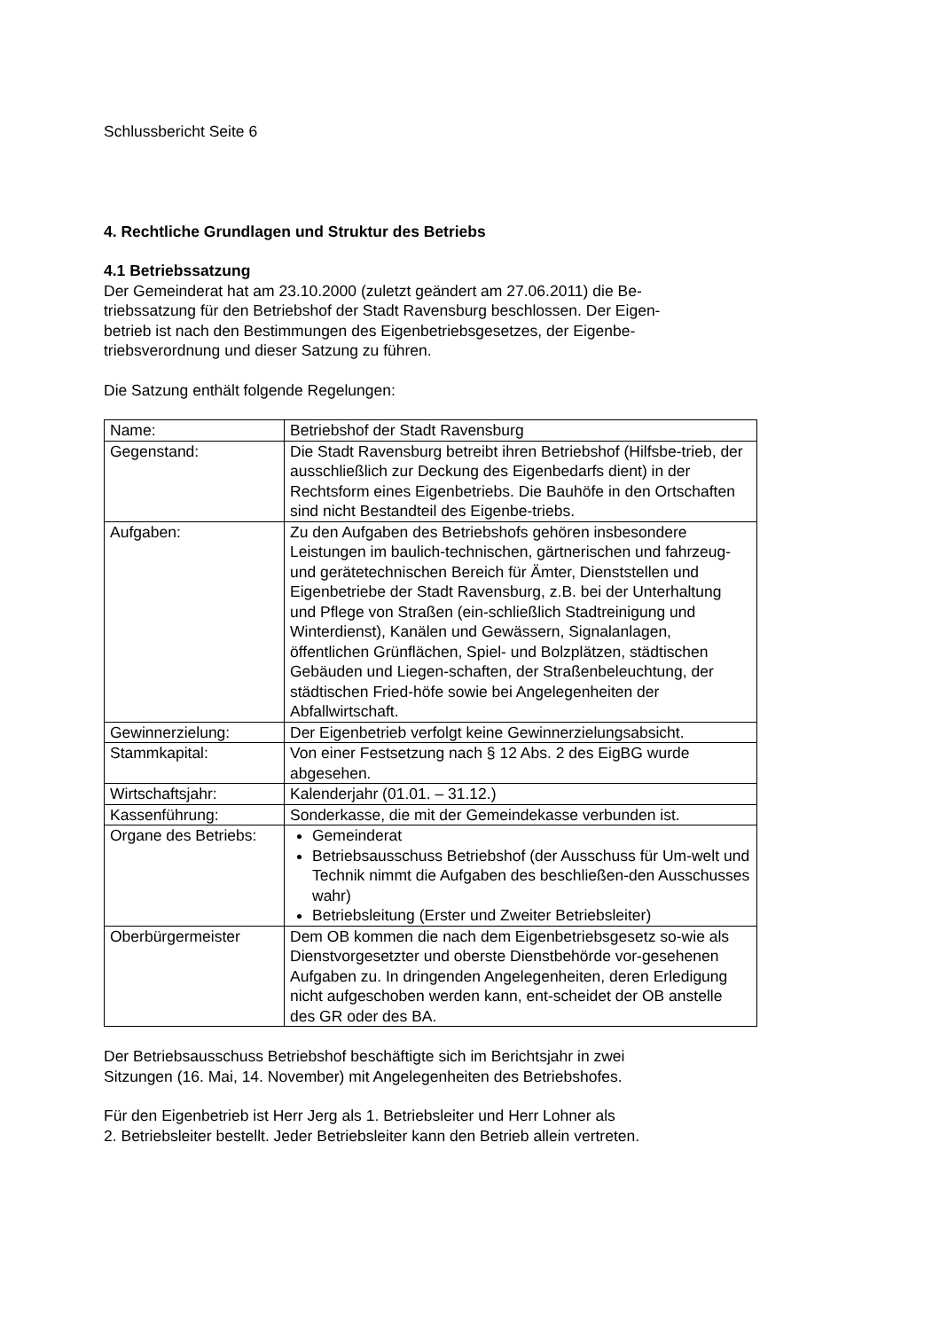Schlussbericht Seite 6
4. Rechtliche Grundlagen und Struktur des Betriebs
4.1 Betriebssatzung
Der Gemeinderat hat am 23.10.2000 (zuletzt geändert am 27.06.2011) die Be-
triebssatzung für den Betriebshof der Stadt Ravensburg beschlossen. Der Eigen-
betrieb ist nach den Bestimmungen des Eigenbetriebsgesetzes, der Eigenbe-
triebsverordnung und dieser Satzung zu führen.
Die Satzung enthält folgende Regelungen:
| Name: | Betriebshof der Stadt Ravensburg |
| Gegenstand: | Die Stadt Ravensburg betreibt ihren Betriebshof (Hilfsbe-trieb, der ausschließlich zur Deckung des Eigenbedarfs dient) in der Rechtsform eines Eigenbetriebs. Die Bauhöfe in den Ortschaften sind nicht Bestandteil des Eigenbe-triebs. |
| Aufgaben: | Zu den Aufgaben des Betriebshofs gehören insbesondere Leistungen im baulich-technischen, gärtnerischen und fahrzeug- und gerätetechnischen Bereich für Ämter, Dienststellen und Eigenbetriebe der Stadt Ravensburg, z.B. bei der Unterhaltung und Pflege von Straßen (ein-schließlich Stadtreinigung und Winterdienst), Kanälen und Gewässern, Signalanlagen, öffentlichen Grünflächen, Spiel- und Bolzplätzen, städtischen Gebäuden und Liegen-schaften, der Straßenbeleuchtung, der städtischen Fried-höfe sowie bei Angelegenheiten der Abfallwirtschaft. |
| Gewinnerzielung: | Der Eigenbetrieb verfolgt keine Gewinnerzielungsabsicht. |
| Stammkapital: | Von einer Festsetzung nach § 12 Abs. 2 des EigBG wurde abgesehen. |
| Wirtschaftsjahr: | Kalenderjahr (01.01. – 31.12.) |
| Kassenführung: | Sonderkasse, die mit der Gemeindekasse verbunden ist. |
| Organe des Betriebs: | Gemeinderat Betriebsausschuss Betriebshof (der Ausschuss für Um-welt und Technik nimmt die Aufgaben des beschließen-den Ausschusses wahr) Betriebsleitung (Erster und Zweiter Betriebsleiter) |
| Oberbürgermeister | Dem OB kommen die nach dem Eigenbetriebsgesetz so-wie als Dienstvorgesetzter und oberste Dienstbehörde vor-gesehenen Aufgaben zu. In dringenden Angelegenheiten, deren Erledigung nicht aufgeschoben werden kann, ent-scheidet der OB anstelle des GR oder des BA. |
Der Betriebsausschuss Betriebshof beschäftigte sich im Berichtsjahr in zwei
Sitzungen (16. Mai, 14. November) mit Angelegenheiten des Betriebshofes.
Für den Eigenbetrieb ist Herr Jerg als 1. Betriebsleiter und Herr Lohner als
2. Betriebsleiter bestellt. Jeder Betriebsleiter kann den Betrieb allein vertreten.